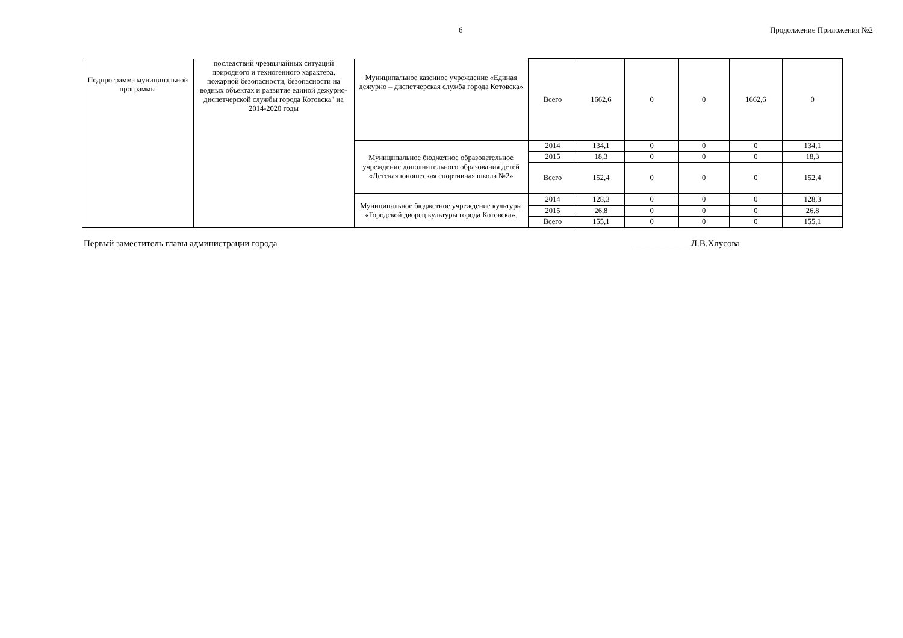6 Продолжение Приложения №2
| Подпрограмма муниципальной программы | последствий чрезвычайных ситуаций природного и техногенного характера, пожарной безопасности, безопасности на водных объектах и развитие единой дежурно-диспетчерской службы города Котовска" на 2014-2020 годы | Муниципальное казенное учреждение «Единая дежурно – диспетчерская служба города Котовска» | Всего | 1662,6 | 0 | 0 | 1662,6 | 0 |
| | | Муниципальное бюджетное образовательное учреждение дополнительного образования детей «Детская юношеская спортивная школа №2» | 2014 | 134,1 | 0 | 0 | 0 | 134,1 |
| | | | 2015 | 18,3 | 0 | 0 | 0 | 18,3 |
| | | | Всего | 152,4 | 0 | 0 | 0 | 152,4 |
| | | Муниципальное бюджетное учреждение культуры «Городской дворец культуры города Котовска». | 2014 | 128,3 | 0 | 0 | 0 | 128,3 |
| | | | 2015 | 26,8 | 0 | 0 | 0 | 26,8 |
| | | | Всего | 155,1 | 0 | 0 | 0 | 155,1 |
Первый заместитель главы администрации города ____________ Л.В.Хлусова